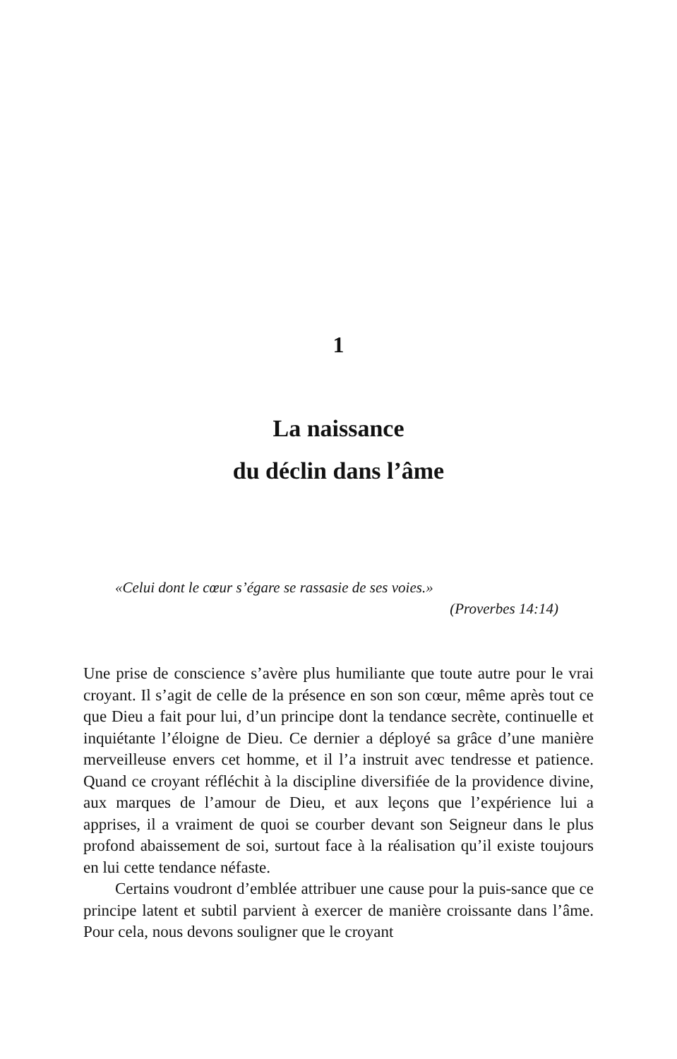1
La naissance
du déclin dans l’âme
«Celui dont le cœur s’égare se rassasie de ses voies.»
(Proverbes 14:14)
Une prise de conscience s’avère plus humiliante que toute autre pour le vrai croyant. Il s’agit de celle de la présence en son son cœur, même après tout ce que Dieu a fait pour lui, d’un principe dont la tendance secrète, continuelle et inquiétante l’éloigne de Dieu. Ce dernier a déployé sa grâce d’une manière merveilleuse envers cet homme, et il l’a instruit avec tendresse et patience. Quand ce croyant réfléchit à la discipline diversifiée de la providence divine, aux marques de l’amour de Dieu, et aux leçons que l’expérience lui a apprises, il a vraiment de quoi se courber devant son Seigneur dans le plus profond abaissement de soi, surtout face à la réalisation qu’il existe toujours en lui cette tendance néfaste.
Certains voudront d’emblée attribuer une cause pour la puis-sance que ce principe latent et subtil parvient à exercer de manière croissante dans l’âme. Pour cela, nous devons souligner que le croyant